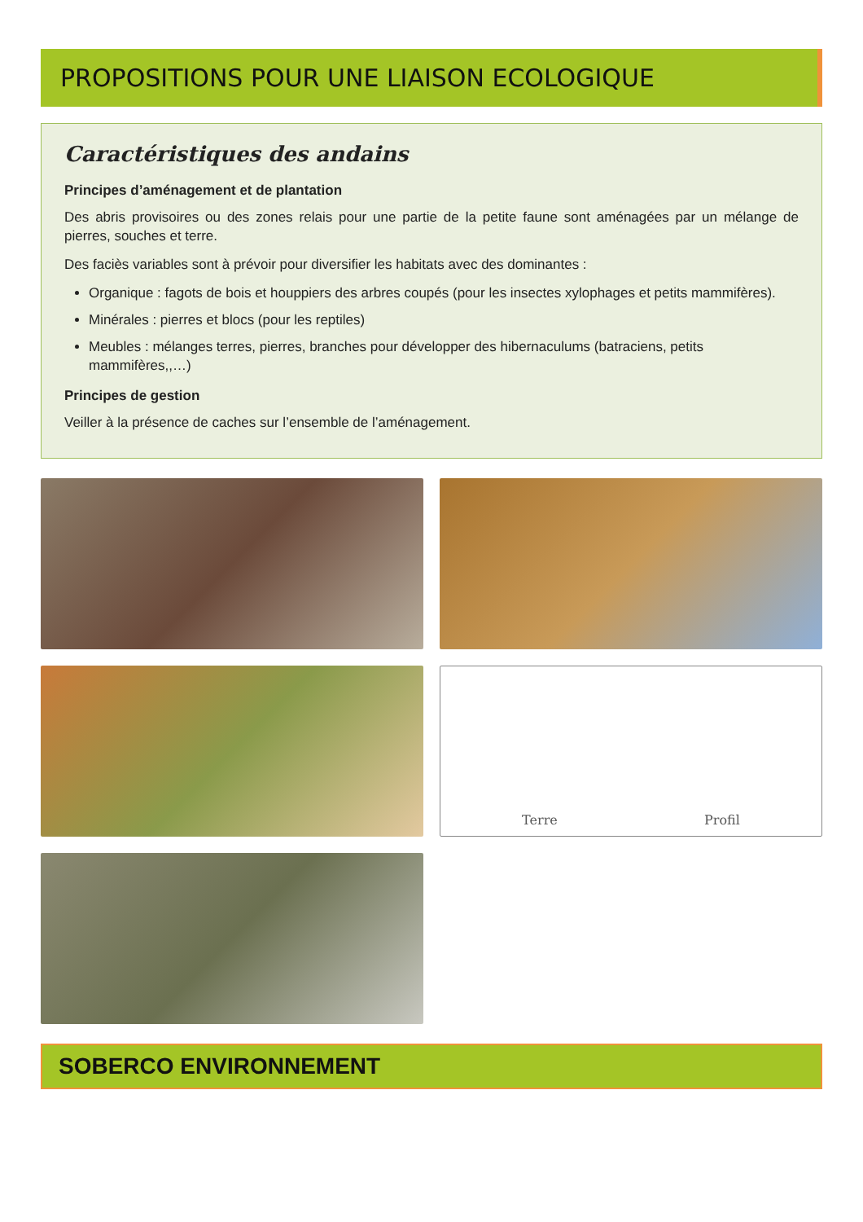PROPOSITIONS POUR UNE LIAISON ECOLOGIQUE
Caractéristiques des andains
Principes d’aménagement et de plantation
Des abris provisoires ou des zones relais pour une partie de la petite faune sont aménagées par un mélange de pierres, souches et terre.
Des faciès variables sont à prévoir pour diversifier les habitats avec des dominantes :
Organique : fagots de bois et houppiers des arbres coupés (pour les insectes xylophages et petits mammifères).
Minérales : pierres et blocs (pour les reptiles)
Meubles : mélanges terres, pierres, branches pour développer des hibernaculums (batraciens, petits mammifères,,…)
Principes de gestion
Veiller à la présence de caches sur l’ensemble de l’aménagement.
Terre Profil
SOBERCO ENVIRONNEMENT